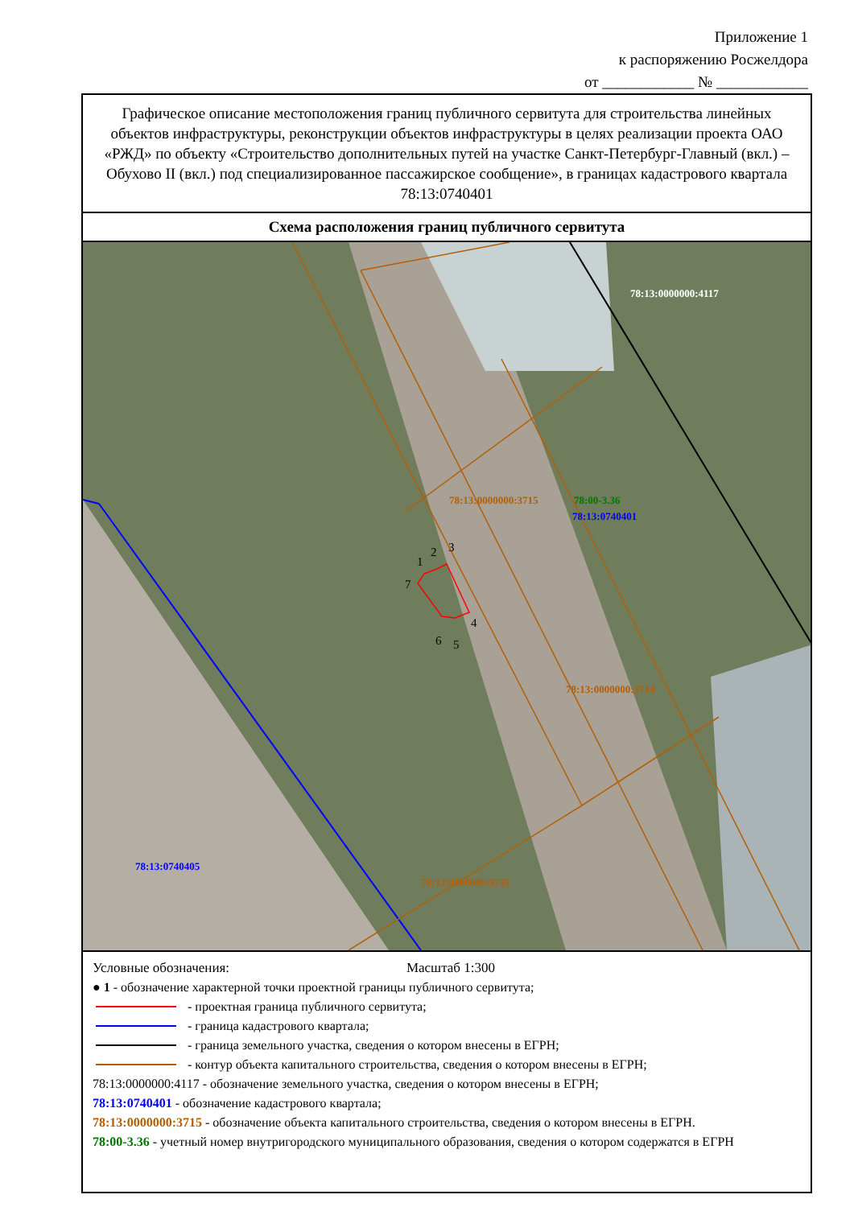Приложение 1
к распоряжению Росжелдора
от ____________ № ____________
Графическое описание местоположения границ публичного сервитута для строительства линейных объектов инфраструктуры, реконструкции объектов инфраструктуры в целях реализации проекта ОАО «РЖД» по объекту «Строительство дополнительных путей на участке Санкт-Петербург-Главный (вкл.) – Обухово II (вкл.) под специализированное пассажирское сообщение», в границах кадастрового квартала 78:13:0740401
Схема расположения границ публичного сервитута
1
2
3
4
5
6
7
78:13:0000000:4117
78:00-3.36
78:13:0740401
78:13:0740405
78:13:0000000:3715
78:13:0000000:3715
78:13:0000000:3714
Условные обозначения: Масштаб 1:300
● 1 - обозначение характерной точки проектной границы публичного сервитута;
- проектная граница публичного сервитута;
- граница кадастрового квартала;
- граница земельного участка, сведения о котором внесены в ЕГРН;
- контур объекта капитального строительства, сведения о котором внесены в ЕГРН;
78:13:0000000:4117 - обозначение земельного участка, сведения о котором внесены в ЕГРН;
78:13:0740401 - обозначение кадастрового квартала;
78:13:0000000:3715 - обозначение объекта капитального строительства, сведения о котором внесены в ЕГРН.
78:00-3.36 - учетный номер внутригородского муниципального образования, сведения о котором содержатся в ЕГРН